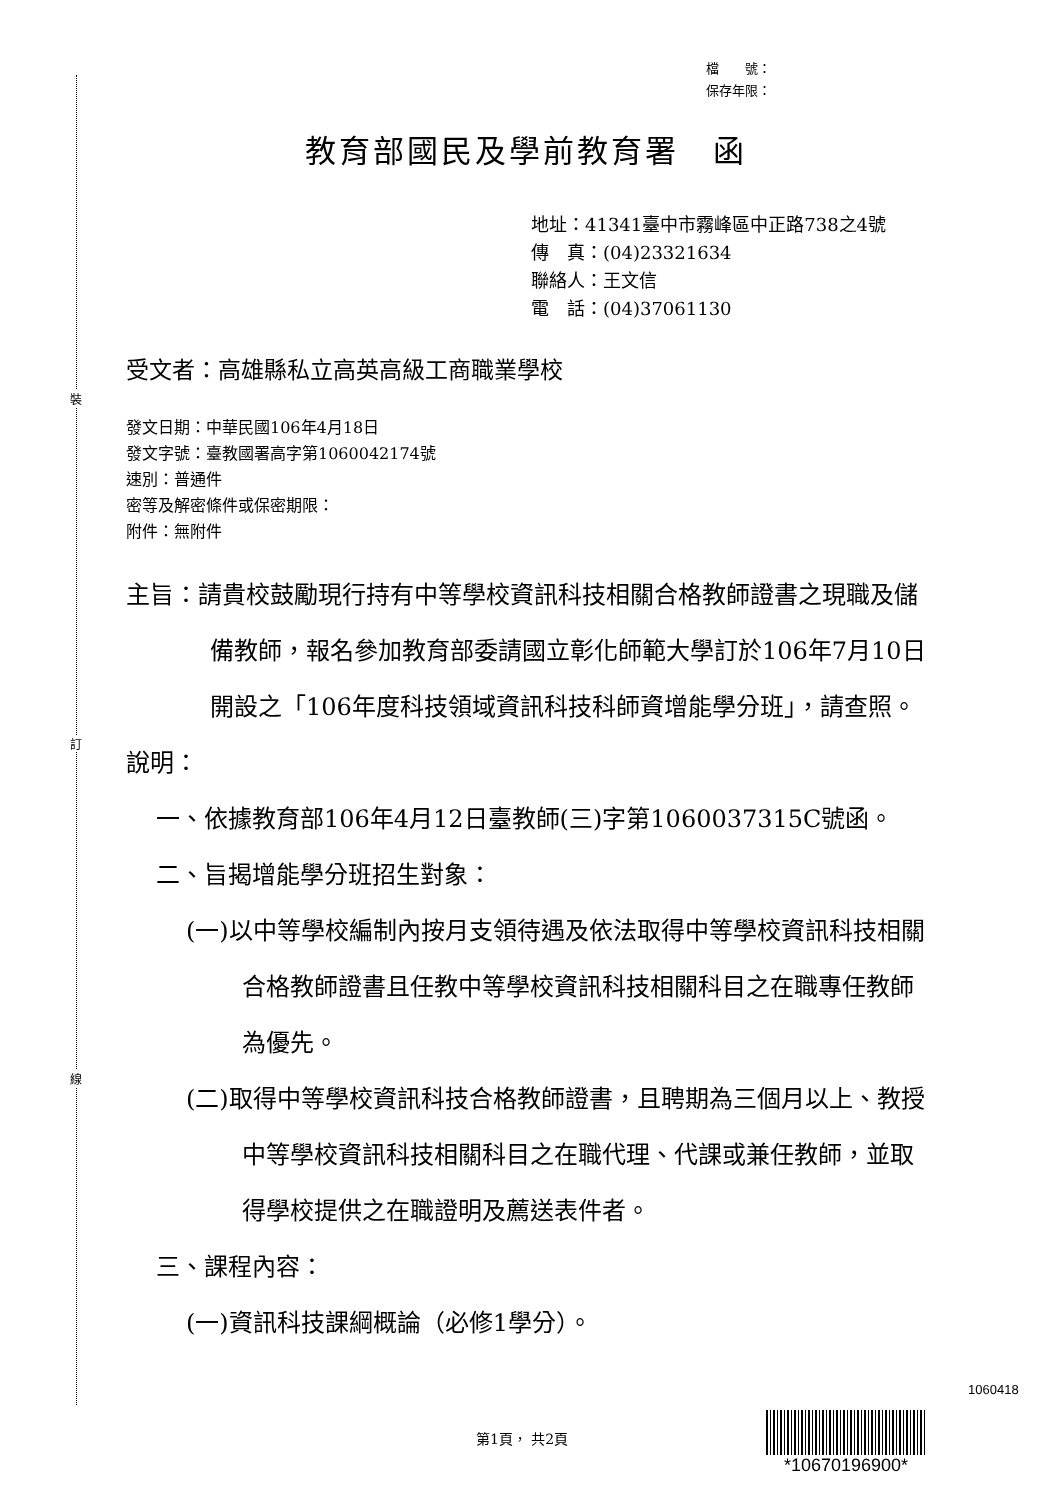裝
訂
線
檔　　號：
保存年限：
教育部國民及學前教育署　函
地址：41341臺中市霧峰區中正路738之4號
傳　真：(04)23321634
聯絡人：王文信
電　話：(04)37061130
受文者：高雄縣私立高英高級工商職業學校
發文日期：中華民國106年4月18日
發文字號：臺教國署高字第1060042174號
速別：普通件
密等及解密條件或保密期限：
附件：無附件
主旨：請貴校鼓勵現行持有中等學校資訊科技相關合格教師證書之現職及儲備教師，報名參加教育部委請國立彰化師範大學訂於106年7月10日開設之「106年度科技領域資訊科技科師資增能學分班」，請查照。
說明：
一、依據教育部106年4月12日臺教師(三)字第1060037315C號函。
二、旨揭增能學分班招生對象：
(一)以中等學校編制內按月支領待遇及依法取得中等學校資訊科技相關合格教師證書且任教中等學校資訊科技相關科目之在職專任教師為優先。
(二)取得中等學校資訊科技合格教師證書，且聘期為三個月以上、教授中等學校資訊科技相關科目之在職代理、代課或兼任教師，並取得學校提供之在職證明及薦送表件者。
三、課程內容：
(一)資訊科技課綱概論（必修1學分）。
1060418
第1頁， 共2頁
*10670196900*